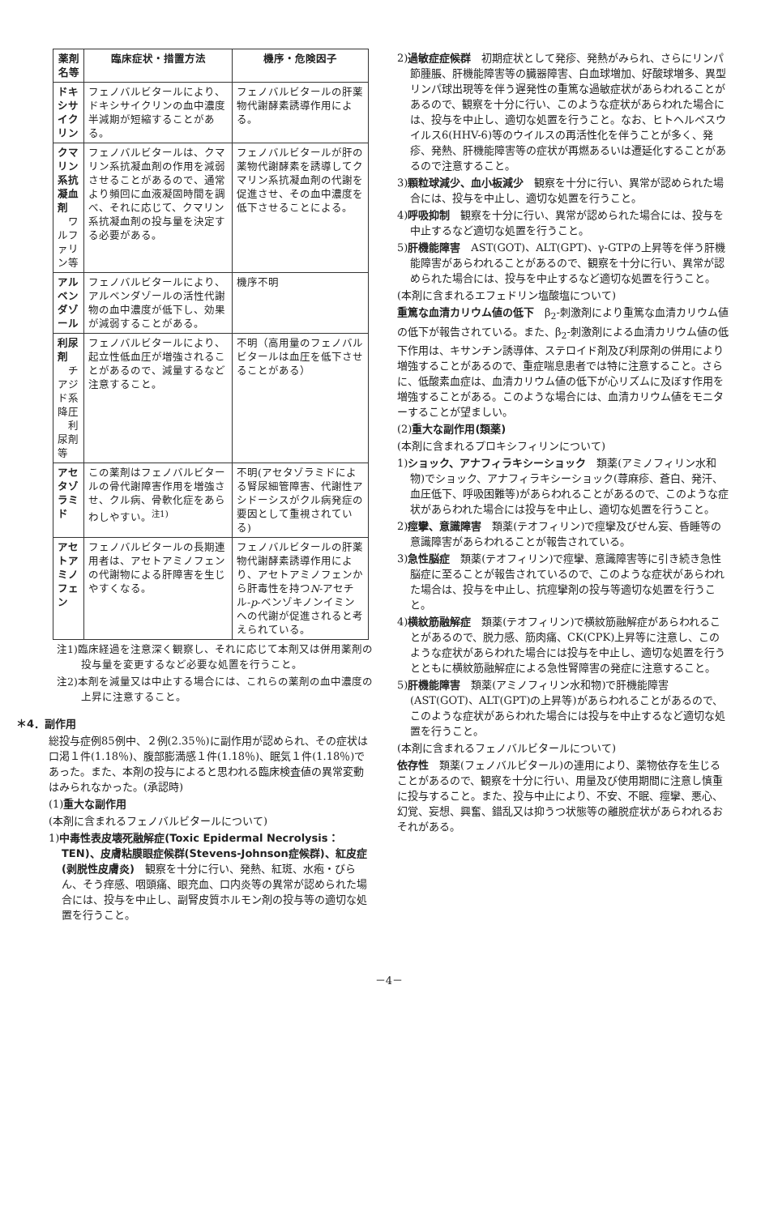| 薬剤名等 | 臨床症状・措置方法 | 機序・危険因子 |
| --- | --- | --- |
| ドキシサイクリン | フェノバルビタールにより、ドキシサイクリンの血中濃度半減期が短縮することがある。 | フェノバルビタールの肝薬物代謝酵素誘導作用による。 |
| クマリン系抗凝血剤 ワルファリン等 | フェノバルビタールは、クマリン系抗凝血剤の作用を減弱させることがあるので、通常より頻回に血液凝固時間を調べ、それに応じて、クマリン系抗凝血剤の投与量を決定する必要がある。 | フェノバルビタールが肝の薬物代謝酵素を誘導してクマリン系抗凝血剤の代謝を促進させ、その血中濃度を低下させることによる。 |
| アルベンダゾール | フェノバルビタールにより、アルベンダゾールの活性代謝物の血中濃度が低下し、効果が減弱することがある。 | 機序不明 |
| 利尿剤 チアジド系降圧 利尿剤等 | フェノバルビタールにより、起立性低血圧が増強されることがあるので、減量するなど注意すること。 | 不明（高用量のフェノバルビタールは血圧を低下させることがある） |
| アセタゾラミド | この薬剤はフェノバルビタールの骨代謝障害作用を増強させ、クル病、骨軟化症をあらわしやすい。<sup>注1)</sup> | 不明(アセタゾラミドによる腎尿細管障害、代謝性アシドーシスがクル病発症の要因として重視されている) |
| アセトアミノフェン | フェノバルビタールの長期連用者は、アセトアミノフェンの代謝物による肝障害を生じやすくなる。 | フェノバルビタールの肝薬物代謝酵素誘導作用により、アセトアミノフェンから肝毒性を持つ N -アセチル- p -ベンゾキノンイミンへの代謝が促進されると考えられている。 |
注1)臨床経過を注意深く観察し、それに応じて本剤又は併用薬剤の投与量を変更するなど必要な処置を行うこと。
注2)本剤を減量又は中止する場合には、これらの薬剤の血中濃度の上昇に注意すること。
＊4．副作用
総投与症例85例中、２例(2.35％)に副作用が認められ、その症状は口渇１件(1.18％)、腹部膨満感１件(1.18％)、眠気１件(1.18％)であった。また、本剤の投与によると思われる臨床検査値の異常変動はみられなかった。(承認時)
(1)重大な副作用
(本剤に含まれるフェノバルビタールについて)
1)中毒性表皮壊死融解症(Toxic Epidermal Necrolysis：TEN)、皮膚粘膜眼症候群(Stevens-Johnson症候群)、紅皮症(剥脱性皮膚炎)　観察を十分に行い、発熱、紅斑、水疱・びらん、そう痒感、咽頭痛、眼充血、口内炎等の異常が認められた場合には、投与を中止し、副腎皮質ホルモン剤の投与等の適切な処置を行うこと。
2)過敏症症候群　初期症状として発疹、発熱がみられ、さらにリンパ節腫脹、肝機能障害等の臓器障害、白血球増加、好酸球増多、異型リンパ球出現等を伴う遅発性の重篤な過敏症状があらわれることがあるので、観察を十分に行い、このような症状があらわれた場合には、投与を中止し、適切な処置を行うこと。なお、ヒトヘルペスウイルス6(HHV-6)等のウイルスの再活性化を伴うことが多く、発疹、発熱、肝機能障害等の症状が再燃あるいは遷延化することがあるので注意すること。
3)顆粒球減少、血小板減少　観察を十分に行い、異常が認められた場合には、投与を中止し、適切な処置を行うこと。
4)呼吸抑制　観察を十分に行い、異常が認められた場合には、投与を中止するなど適切な処置を行うこと。
5)肝機能障害　AST(GOT)、ALT(GPT)、γ-GTPの上昇等を伴う肝機能障害があらわれることがあるので、観察を十分に行い、異常が認められた場合には、投与を中止するなど適切な処置を行うこと。
(本剤に含まれるエフェドリン塩酸塩について)
重篤な血清カリウム値の低下　β<sub>2</sub>-刺激剤により重篤な血清カリウム値の低下が報告されている。また、β<sub>2</sub>-刺激剤による血清カリウム値の低下作用は、キサンチン誘導体、ステロイド剤及び利尿剤の併用により増強することがあるので、重症喘息患者では特に注意すること。さらに、低酸素血症は、血清カリウム値の低下が心リズムに及ぼす作用を増強することがある。このような場合には、血清カリウム値をモニターすることが望ましい。
(2)重大な副作用(類薬)
(本剤に含まれるプロキシフィリンについて)
1)ショック、アナフィラキシーショック　類薬(アミノフィリン水和物)でショック、アナフィラキシーショック(蕁麻疹、蒼白、発汗、血圧低下、呼吸困難等)があらわれることがあるので、このような症状があらわれた場合には投与を中止し、適切な処置を行うこと。
2)痙攣、意識障害　類薬(テオフィリン)で痙攣及びせん妄、昏睡等の意識障害があらわれることが報告されている。
3)急性脳症　類薬(テオフィリン)で痙攣、意識障害等に引き続き急性脳症に至ることが報告されているので、このような症状があらわれた場合は、投与を中止し、抗痙攣剤の投与等適切な処置を行うこと。
4)横紋筋融解症　類薬(テオフィリン)で横紋筋融解症があらわれることがあるので、脱力感、筋肉痛、CK(CPK)上昇等に注意し、このような症状があらわれた場合には投与を中止し、適切な処置を行うとともに横紋筋融解症による急性腎障害の発症に注意すること。
5)肝機能障害　類薬(アミノフィリン水和物)で肝機能障害(AST(GOT)、ALT(GPT)の上昇等)があらわれることがあるので、このような症状があらわれた場合には投与を中止するなど適切な処置を行うこと。
(本剤に含まれるフェノバルビタールについて)
依存性　類薬(フェノバルビタール)の連用により、薬物依存を生じることがあるので、観察を十分に行い、用量及び使用期間に注意し慎重に投与すること。また、投与中止により、不安、不眠、痙攣、悪心、幻覚、妄想、興奮、錯乱又は抑うつ状態等の離脱症状があらわれるおそれがある。
－4－